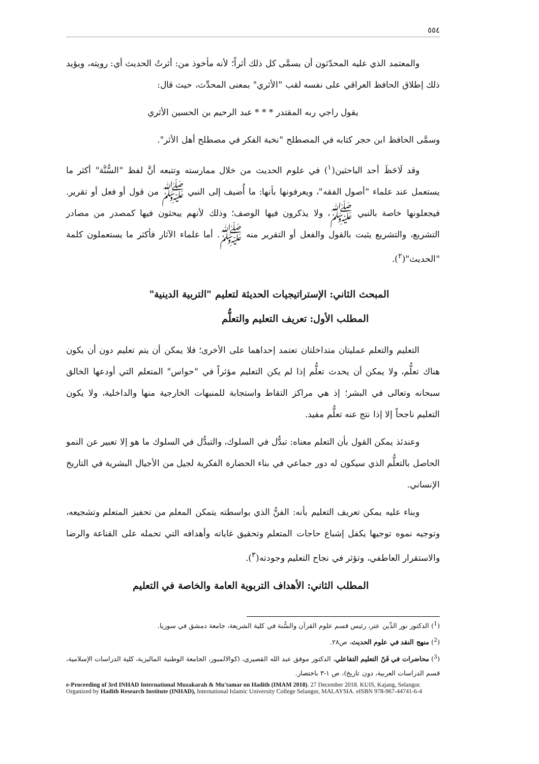٥٥٤
والمعتمد الذي عليه المحدّثون أن يسمَّى كل ذلك أثراً؛ لأنه مأخوذ من: أثرتُ الحديث أي: رويته، ويؤيد ذلك إطلاق الحافظ العراقي على نفسه لقب "الأثري" بمعنى المحدِّث، حيث قال:
يقول راجي ربه المقتدر * * * عبد الرحيم بن الحسين الأثري
وسمَّى الحافظ ابن حجر كتابه في المصطلح "نخبة الفكر في مصطلح أهل الأثر".
وقد لَاحَظَ أحد الباحثين(<sup>١</sup>) في علوم الحديث من خلال ممارسته وتتبعه أنَّ لفظ "السُّنَّة" أكثر ما يستعمل عند علماء "أصول الفقه"، ويعرفونها بأنها: ما أُضيف إلى النبي ﷺ من قول أو فعل أو تقرير. فيجعلونها خاصة بالنبي ﷺ، ولا يذكرون فيها الوصف؛ وذلك لأنهم يبحثون فيها كمصدر من مصادر التشريع، والتشريع يثبت بالقول والفعل أو التقرير منه ﷺ. أما علماء الآثار فأكثر ما يستعملون كلمة "الحديث"(<sup>٢</sup>).
المبحث الثاني: الإستراتيجيات الحديثة لتعليم "التربية الدينية"
المطلب الأول: تعريف التعليم والتعلُّم
التعليم والتعلم عمليتان متداخلتان تعتمد إحداهما على الأخرى؛ فلا يمكن أن يتم تعليم دون أن يكون هناك تعلُّم، ولا يمكن أن يحدث تعلُّم إذا لم يكن التعليم مؤثراً في "حواس" المتعلم التي أودعها الخالق سبحانه وتعالى في البشر؛ إذ هي مراكز التقاط واستجابة للمنبهات الخارجية منها والداخلية، ولا يكون التعليم ناجحاً إلا إذا نتج عنه تعلُّم مفيد.
وعندئذ يمكن القول بأن التعلم معناه: تبدُّل في السلوك، والتبدُّل في السلوك ما هو إلا تعبير عن النمو الحاصل بالتعلُّم الذي سيكون له دور جماعي في بناء الحضارة الفكرية لجيل من الأجيال البشرية في التاريخ الإنساني.
وبناء عليه يمكن تعريف التعليم بأنه: الفنُّ الذي بواسطته يتمكن المعلم من تحفيز المتعلم وتشجيعه، وتوجيه نموه توجيها يكفل إشباع حاجات المتعلم وتحقيق غاياته وأهدافه التي تحمله على القناعة والرضا والاستقرار العاطفي، وتؤثر في نجاح التعليم وجودته(<sup>٣</sup>).
المطلب الثاني: الأهداف التربوية العامة والخاصة في التعليم
(<sup>1</sup>) الدكتور نور الدِّين عتر، رئيس قسم علوم القرآن والسُّنة في كلية الشريعة، جامعة دمشق في سوريا.
(<sup>2</sup>) منهج النقد في علوم الحديث، ص٢٨.
(<sup>3</sup>) محاضرات في فَنّ التعليم التفاعلي، الدكتور موفق عبد الله القصيري، (كوالالمبور، الجامعة الوطنية الماليزية، كلية الدراسات الإسلامية، قسم الدراسات العربية، دون تاريخ)، ص ١-٣ باختصار.
e-Proceeding of 3rd INHAD International Muzakarah & Mu'tamar on Hadith (IMAM 2018). 27 December 2018. KUIS, Kajang, Selangor. Organized by Hadith Research Institute (INHAD), International Islamic University College Selangor, MALAYSIA. eISBN 978-967-44741-6-4